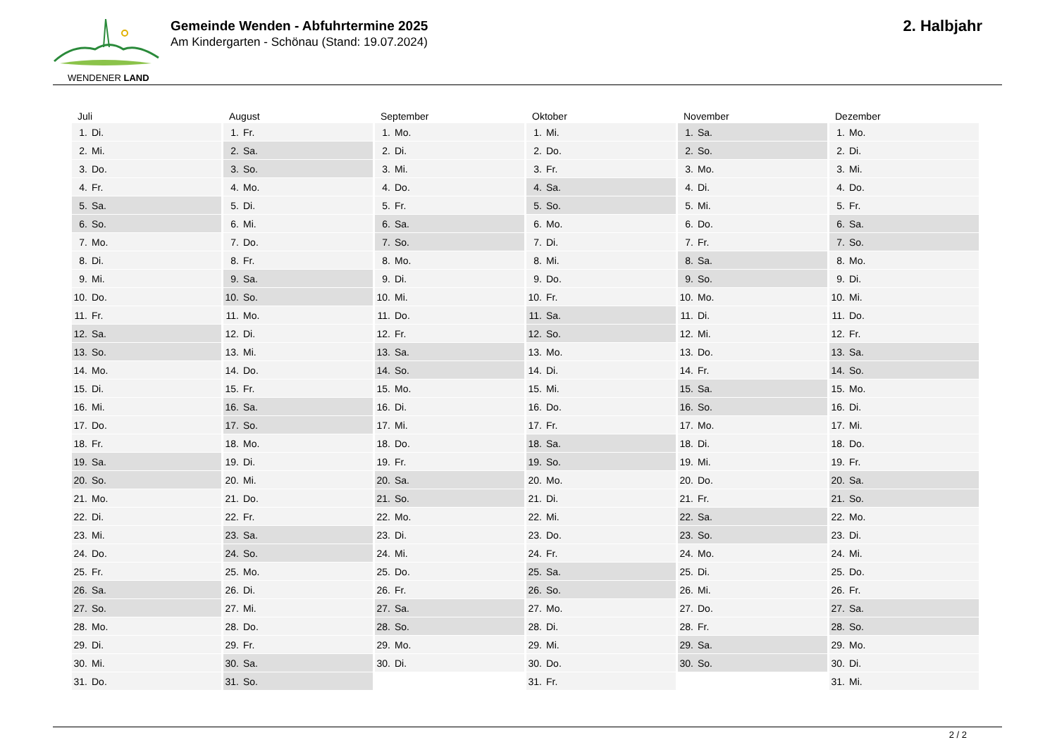WENDENER LAND
Gemeinde Wenden - Abfuhrtermine 2025
Am Kindergarten - Schönau (Stand: 19.07.2024)
2. Halbjahr
| Juli | August | September | Oktober | November | Dezember |
| --- | --- | --- | --- | --- | --- |
| 1. Di. | 1. Fr. | 1. Mo. | 1. Mi. | 1. Sa. | 1. Mo. |
| 2. Mi. | 2. Sa. | 2. Di. | 2. Do. | 2. So. | 2. Di. |
| 3. Do. | 3. So. | 3. Mi. | 3. Fr. | 3. Mo. | 3. Mi. |
| 4. Fr. | 4. Mo. | 4. Do. | 4. Sa. | 4. Di. | 4. Do. |
| 5. Sa. | 5. Di. | 5. Fr. | 5. So. | 5. Mi. | 5. Fr. |
| 6. So. | 6. Mi. | 6. Sa. | 6. Mo. | 6. Do. | 6. Sa. |
| 7. Mo. | 7. Do. | 7. So. | 7. Di. | 7. Fr. | 7. So. |
| 8. Di. | 8. Fr. | 8. Mo. | 8. Mi. | 8. Sa. | 8. Mo. |
| 9. Mi. | 9. Sa. | 9. Di. | 9. Do. | 9. So. | 9. Di. |
| 10. Do. | 10. So. | 10. Mi. | 10. Fr. | 10. Mo. | 10. Mi. |
| 11. Fr. | 11. Mo. | 11. Do. | 11. Sa. | 11. Di. | 11. Do. |
| 12. Sa. | 12. Di. | 12. Fr. | 12. So. | 12. Mi. | 12. Fr. |
| 13. So. | 13. Mi. | 13. Sa. | 13. Mo. | 13. Do. | 13. Sa. |
| 14. Mo. | 14. Do. | 14. So. | 14. Di. | 14. Fr. | 14. So. |
| 15. Di. | 15. Fr. | 15. Mo. | 15. Mi. | 15. Sa. | 15. Mo. |
| 16. Mi. | 16. Sa. | 16. Di. | 16. Do. | 16. So. | 16. Di. |
| 17. Do. | 17. So. | 17. Mi. | 17. Fr. | 17. Mo. | 17. Mi. |
| 18. Fr. | 18. Mo. | 18. Do. | 18. Sa. | 18. Di. | 18. Do. |
| 19. Sa. | 19. Di. | 19. Fr. | 19. So. | 19. Mi. | 19. Fr. |
| 20. So. | 20. Mi. | 20. Sa. | 20. Mo. | 20. Do. | 20. Sa. |
| 21. Mo. | 21. Do. | 21. So. | 21. Di. | 21. Fr. | 21. So. |
| 22. Di. | 22. Fr. | 22. Mo. | 22. Mi. | 22. Sa. | 22. Mo. |
| 23. Mi. | 23. Sa. | 23. Di. | 23. Do. | 23. So. | 23. Di. |
| 24. Do. | 24. So. | 24. Mi. | 24. Fr. | 24. Mo. | 24. Mi. |
| 25. Fr. | 25. Mo. | 25. Do. | 25. Sa. | 25. Di. | 25. Do. |
| 26. Sa. | 26. Di. | 26. Fr. | 26. So. | 26. Mi. | 26. Fr. |
| 27. So. | 27. Mi. | 27. Sa. | 27. Mo. | 27. Do. | 27. Sa. |
| 28. Mo. | 28. Do. | 28. So. | 28. Di. | 28. Fr. | 28. So. |
| 29. Di. | 29. Fr. | 29. Mo. | 29. Mi. | 29. Sa. | 29. Mo. |
| 30. Mi. | 30. Sa. | 30. Di. | 30. Do. | 30. So. | 30. Di. |
| 31. Do. | 31. So. | | 31. Fr. | | 31. Mi. |
2 / 2